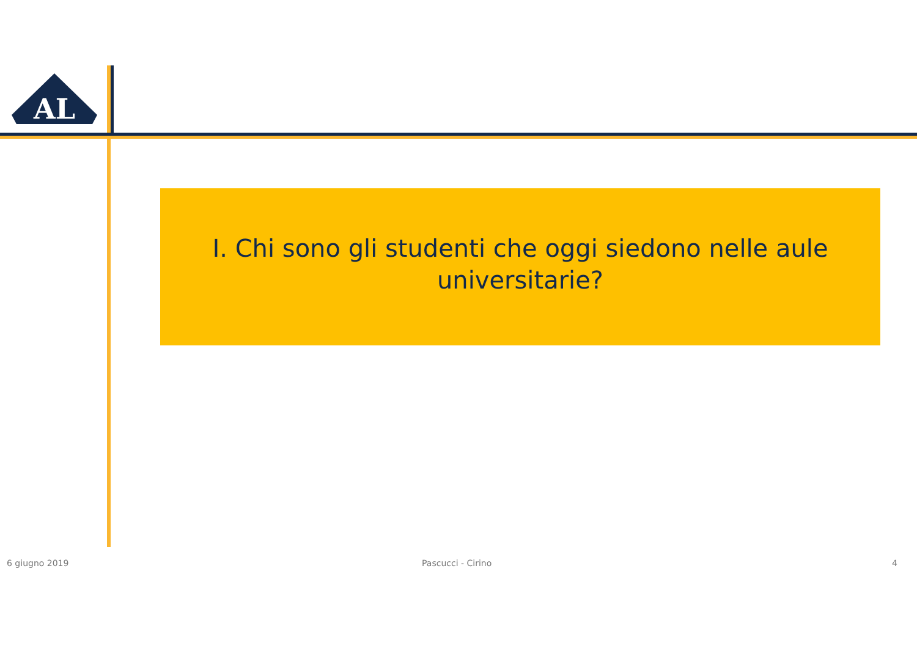AL
I. Chi sono gli studenti che oggi siedono nelle aule universitarie?
6 giugno 2019 Pascucci - Cirino 4